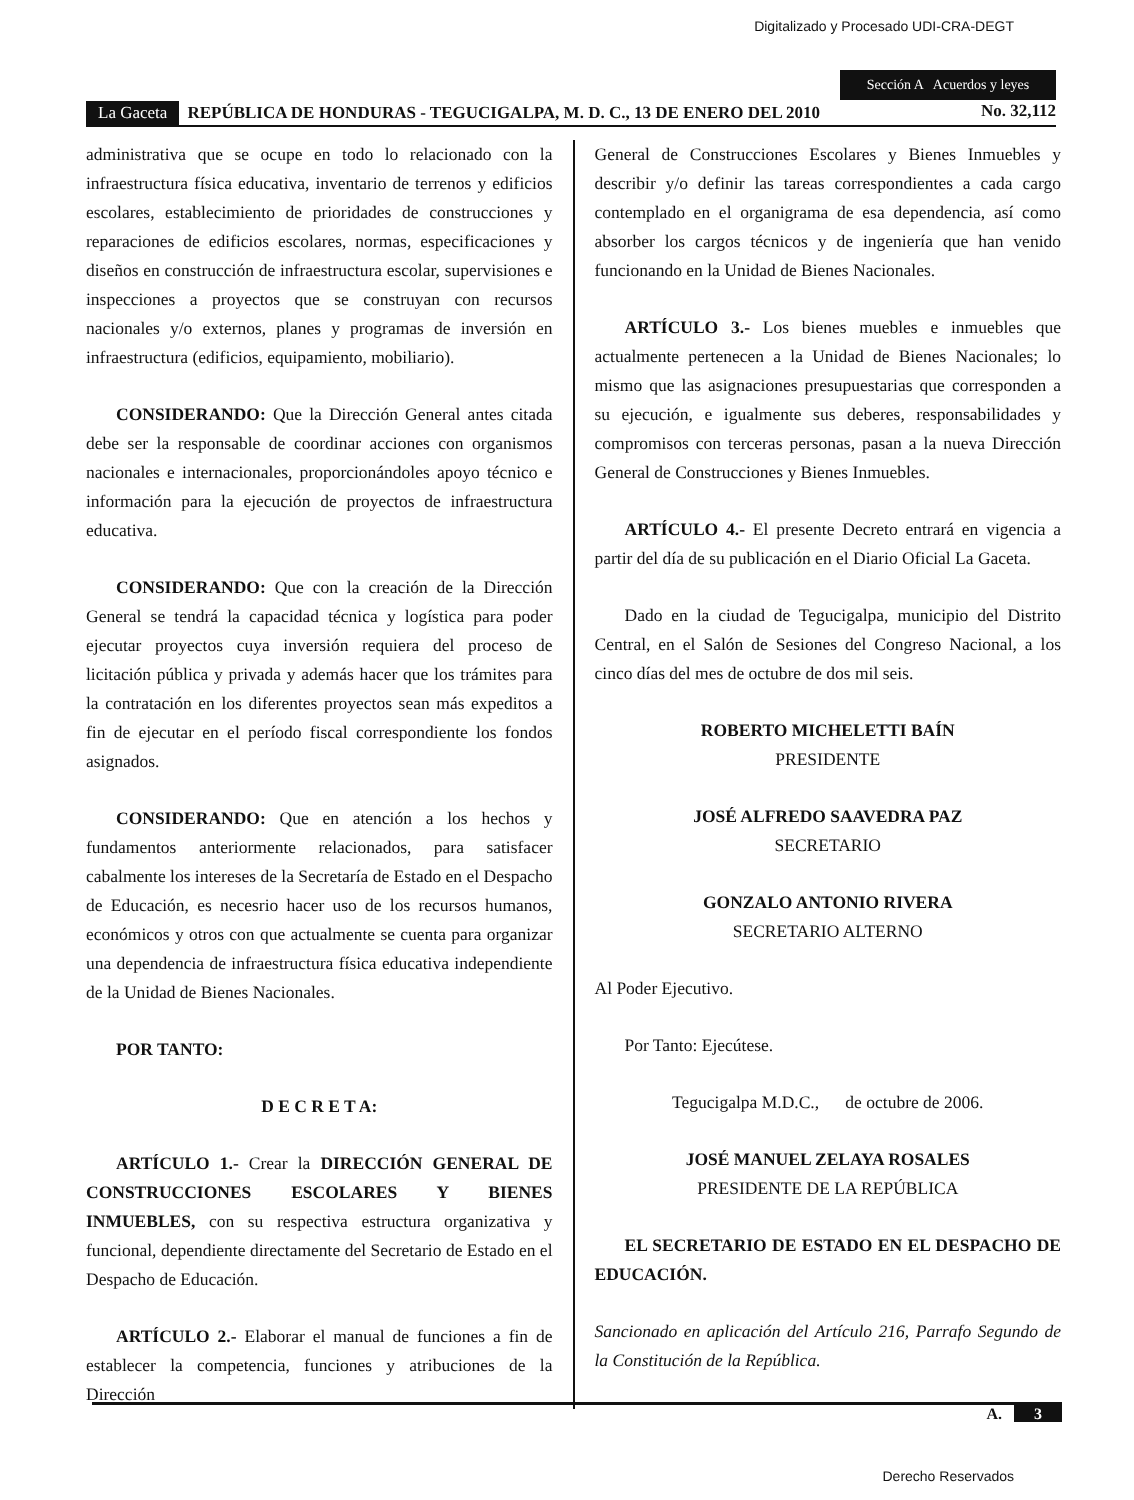Digitalizado y Procesado UDI-CRA-DEGT
Sección A Acuerdos y leyes
La Gaceta REPÚBLICA DE HONDURAS - TEGUCIGALPA, M. D. C., 13 DE ENERO DEL 2010 No. 32,112
administrativa que se ocupe en todo lo relacionado con la infraestructura física educativa, inventario de terrenos y edificios escolares, establecimiento de prioridades de construcciones y reparaciones de edificios escolares, normas, especificaciones y diseños en construcción de infraestructura escolar, supervisiones e inspecciones a proyectos que se construyan con recursos nacionales y/o externos, planes y programas de inversión en infraestructura (edificios, equipamiento, mobiliario).
CONSIDERANDO: Que la Dirección General antes citada debe ser la responsable de coordinar acciones con organismos nacionales e internacionales, proporcionándoles apoyo técnico e información para la ejecución de proyectos de infraestructura educativa.
CONSIDERANDO: Que con la creación de la Dirección General se tendrá la capacidad técnica y logística para poder ejecutar proyectos cuya inversión requiera del proceso de licitación pública y privada y además hacer que los trámites para la contratación en los diferentes proyectos sean más expeditos a fin de ejecutar en el período fiscal correspondiente los fondos asignados.
CONSIDERANDO: Que en atención a los hechos y fundamentos anteriormente relacionados, para satisfacer cabalmente los intereses de la Secretaría de Estado en el Despacho de Educación, es necesrio hacer uso de los recursos humanos, económicos y otros con que actualmente se cuenta para organizar una dependencia de infraestructura física educativa independiente de la Unidad de Bienes Nacionales.
POR TANTO:
D E C R E T A:
ARTÍCULO 1.- Crear la DIRECCIÓN GENERAL DE CONSTRUCCIONES ESCOLARES Y BIENES INMUEBLES, con su respectiva estructura organizativa y funcional, dependiente directamente del Secretario de Estado en el Despacho de Educación.
ARTÍCULO 2.- Elaborar el manual de funciones a fin de establecer la competencia, funciones y atribuciones de la Dirección
General de Construcciones Escolares y Bienes Inmuebles y describir y/o definir las tareas correspondientes a cada cargo contemplado en el organigrama de esa dependencia, así como absorber los cargos técnicos y de ingeniería que han venido funcionando en la Unidad de Bienes Nacionales.
ARTÍCULO 3.- Los bienes muebles e inmuebles que actualmente pertenecen a la Unidad de Bienes Nacionales; lo mismo que las asignaciones presupuestarias que corresponden a su ejecución, e igualmente sus deberes, responsabilidades y compromisos con terceras personas, pasan a la nueva Dirección General de Construcciones y Bienes Inmuebles.
ARTÍCULO 4.- El presente Decreto entrará en vigencia a partir del día de su publicación en el Diario Oficial La Gaceta.
Dado en la ciudad de Tegucigalpa, municipio del Distrito Central, en el Salón de Sesiones del Congreso Nacional, a los cinco días del mes de octubre de dos mil seis.
ROBERTO MICHELETTI BAÍN
PRESIDENTE
JOSÉ ALFREDO SAAVEDRA PAZ
SECRETARIO
GONZALO ANTONIO RIVERA
SECRETARIO ALTERNO
Al Poder Ejecutivo.
Por Tanto: Ejecútese.
Tegucigalpa M.D.C., de octubre de 2006.
JOSÉ MANUEL ZELAYA ROSALES
PRESIDENTE DE LA REPÚBLICA
EL SECRETARIO DE ESTADO EN EL DESPACHO DE EDUCACIÓN.
Sancionado en aplicación del Artículo 216, Parrafo Segundo de la Constitución de la República.
A. 3
Derecho Reservados